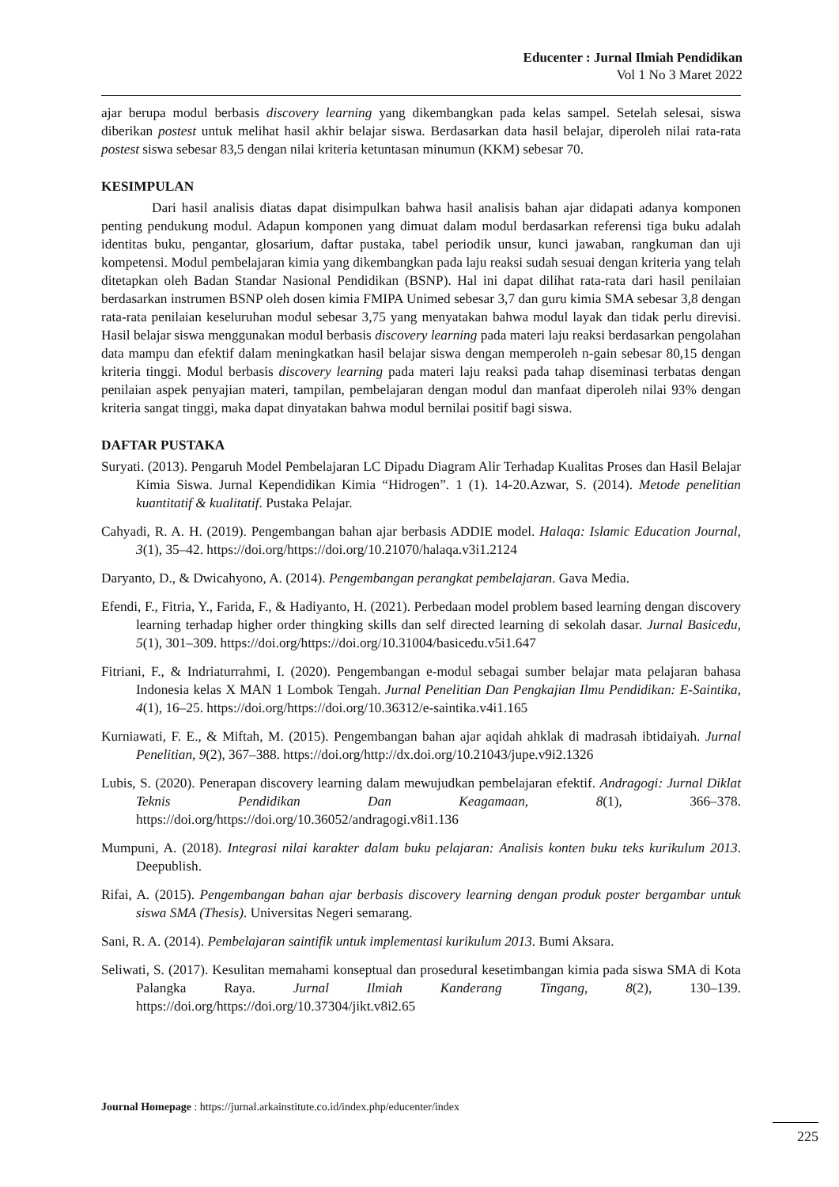Educenter : Jurnal Ilmiah Pendidikan
Vol 1 No 3 Maret 2022
ajar berupa modul berbasis discovery learning yang dikembangkan pada kelas sampel. Setelah selesai, siswa diberikan postest untuk melihat hasil akhir belajar siswa. Berdasarkan data hasil belajar, diperoleh nilai rata-rata postest siswa sebesar 83,5 dengan nilai kriteria ketuntasan minumun (KKM) sebesar 70.
KESIMPULAN
Dari hasil analisis diatas dapat disimpulkan bahwa hasil analisis bahan ajar didapati adanya komponen penting pendukung modul. Adapun komponen yang dimuat dalam modul berdasarkan referensi tiga buku adalah identitas buku, pengantar, glosarium, daftar pustaka, tabel periodik unsur, kunci jawaban, rangkuman dan uji kompetensi. Modul pembelajaran kimia yang dikembangkan pada laju reaksi sudah sesuai dengan kriteria yang telah ditetapkan oleh Badan Standar Nasional Pendidikan (BSNP). Hal ini dapat dilihat rata-rata dari hasil penilaian berdasarkan instrumen BSNP oleh dosen kimia FMIPA Unimed sebesar 3,7 dan guru kimia SMA sebesar 3,8 dengan rata-rata penilaian keseluruhan modul sebesar 3,75 yang menyatakan bahwa modul layak dan tidak perlu direvisi. Hasil belajar siswa menggunakan modul berbasis discovery learning pada materi laju reaksi berdasarkan pengolahan data mampu dan efektif dalam meningkatkan hasil belajar siswa dengan memperoleh n-gain sebesar 80,15 dengan kriteria tinggi. Modul berbasis discovery learning pada materi laju reaksi pada tahap diseminasi terbatas dengan penilaian aspek penyajian materi, tampilan, pembelajaran dengan modul dan manfaat diperoleh nilai 93% dengan kriteria sangat tinggi, maka dapat dinyatakan bahwa modul bernilai positif bagi siswa.
DAFTAR PUSTAKA
Suryati. (2013). Pengaruh Model Pembelajaran LC Dipadu Diagram Alir Terhadap Kualitas Proses dan Hasil Belajar Kimia Siswa. Jurnal Kependidikan Kimia “Hidrogen”. 1 (1). 14-20.Azwar, S. (2014). Metode penelitian kuantitatif & kualitatif. Pustaka Pelajar.
Cahyadi, R. A. H. (2019). Pengembangan bahan ajar berbasis ADDIE model. Halaqa: Islamic Education Journal, 3(1), 35–42. https://doi.org/https://doi.org/10.21070/halaqa.v3i1.2124
Daryanto, D., & Dwicahyono, A. (2014). Pengembangan perangkat pembelajaran. Gava Media.
Efendi, F., Fitria, Y., Farida, F., & Hadiyanto, H. (2021). Perbedaan model problem based learning dengan discovery learning terhadap higher order thingking skills dan self directed learning di sekolah dasar. Jurnal Basicedu, 5(1), 301–309. https://doi.org/https://doi.org/10.31004/basicedu.v5i1.647
Fitriani, F., & Indriaturrahmi, I. (2020). Pengembangan e-modul sebagai sumber belajar mata pelajaran bahasa Indonesia kelas X MAN 1 Lombok Tengah. Jurnal Penelitian Dan Pengkajian Ilmu Pendidikan: E-Saintika, 4(1), 16–25. https://doi.org/https://doi.org/10.36312/e-saintika.v4i1.165
Kurniawati, F. E., & Miftah, M. (2015). Pengembangan bahan ajar aqidah ahklak di madrasah ibtidaiyah. Jurnal Penelitian, 9(2), 367–388. https://doi.org/http://dx.doi.org/10.21043/jupe.v9i2.1326
Lubis, S. (2020). Penerapan discovery learning dalam mewujudkan pembelajaran efektif. Andragogi: Jurnal Diklat Teknis Pendidikan Dan Keagamaan, 8(1), 366–378. https://doi.org/https://doi.org/10.36052/andragogi.v8i1.136
Mumpuni, A. (2018). Integrasi nilai karakter dalam buku pelajaran: Analisis konten buku teks kurikulum 2013. Deepublish.
Rifai, A. (2015). Pengembangan bahan ajar berbasis discovery learning dengan produk poster bergambar untuk siswa SMA (Thesis). Universitas Negeri semarang.
Sani, R. A. (2014). Pembelajaran saintifik untuk implementasi kurikulum 2013. Bumi Aksara.
Seliwati, S. (2017). Kesulitan memahami konseptual dan prosedural kesetimbangan kimia pada siswa SMA di Kota Palangka Raya. Jurnal Ilmiah Kanderang Tingang, 8(2), 130–139. https://doi.org/https://doi.org/10.37304/jikt.v8i2.65
Journal Homepage : https://jurnal.arkainstitute.co.id/index.php/educenter/index
225